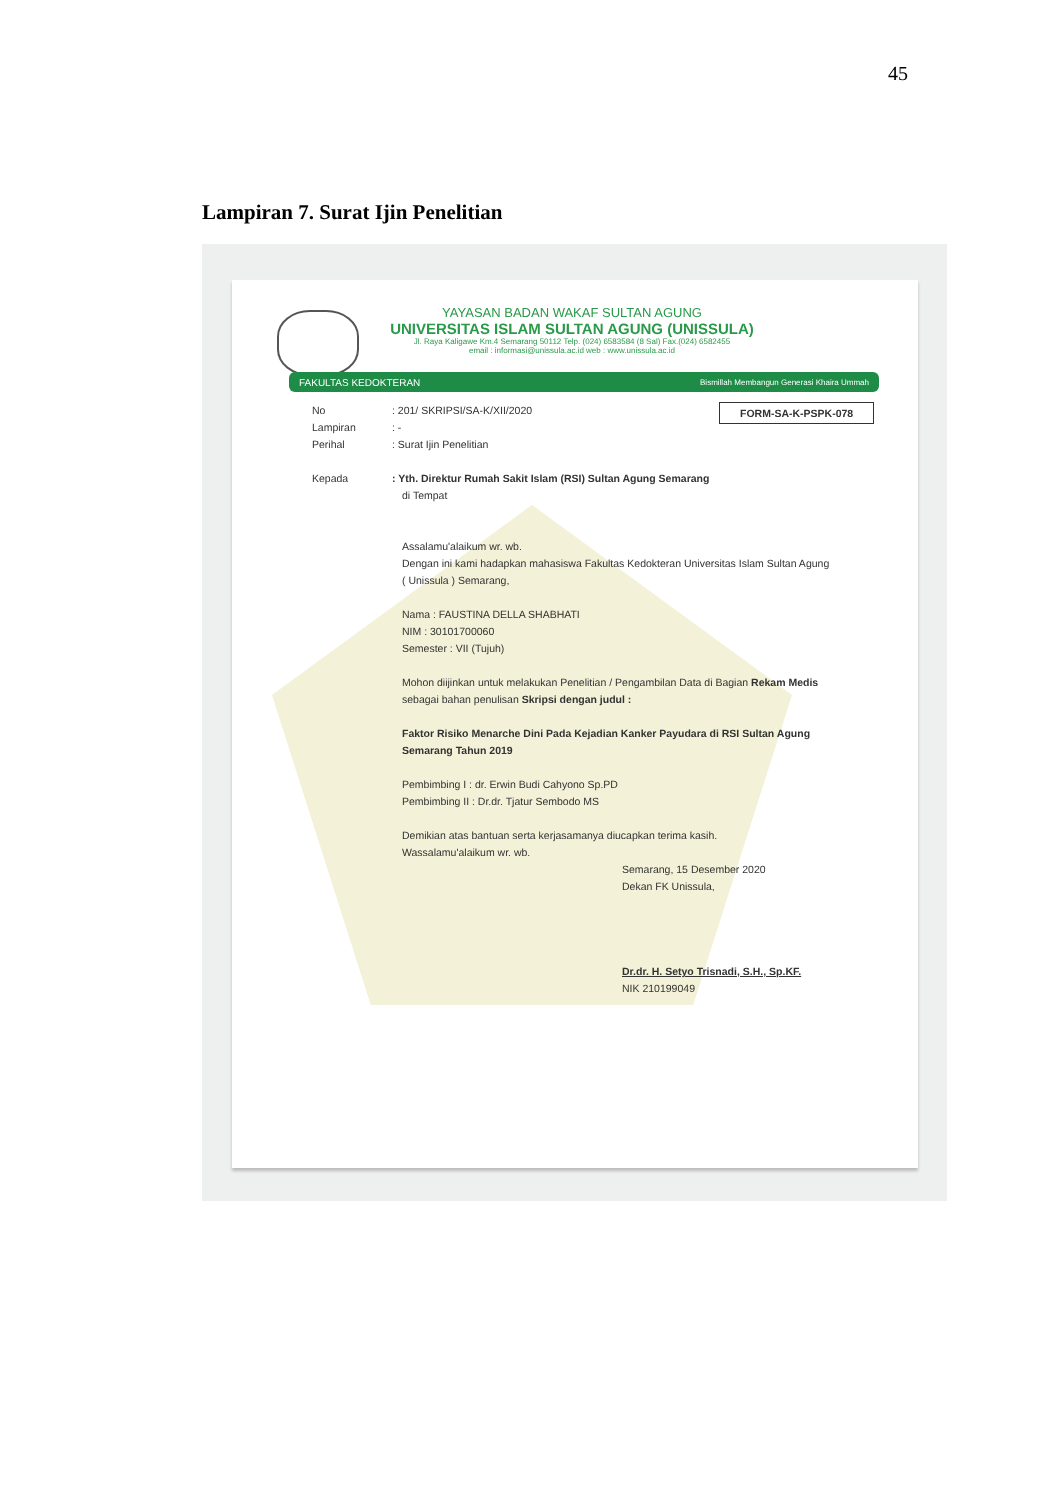45
Lampiran 7. Surat Ijin Penelitian
YAYASAN BADAN WAKAF SULTAN AGUNG
UNIVERSITAS ISLAM SULTAN AGUNG (UNISSULA)
Jl. Raya Kaligawe Km.4 Semarang 50112 Telp. (024) 6583584 (8 Sal) Fax.(024) 6582455
email : informasi@unissula.ac.id web : www.unissula.ac.id
FAKULTAS KEDOKTERAN Bismillah Membangun Generasi Khaira Ummah
FORM-SA-K-PSPK-078
No: 201/ SKRIPSI/SA-K/XII/2020
Lampiran: -
Perihal: Surat Ijin Penelitian
Kepada: Yth. Direktur Rumah Sakit Islam (RSI) Sultan Agung Semarang
di Tempat
Assalamu'alaikum wr. wb.
Dengan ini kami hadapkan mahasiswa Fakultas Kedokteran Universitas Islam Sultan Agung ( Unissula ) Semarang,
Nama : FAUSTINA DELLA SHABHATI
NIM : 30101700060
Semester : VII (Tujuh)
Mohon diijinkan untuk melakukan Penelitian / Pengambilan Data di Bagian Rekam Medis
sebagai bahan penulisan Skripsi dengan judul :
Faktor Risiko Menarche Dini Pada Kejadian Kanker Payudara di RSI Sultan Agung Semarang Tahun 2019
Pembimbing I : dr. Erwin Budi Cahyono Sp.PD
Pembimbing II : Dr.dr. Tjatur Sembodo MS
Demikian atas bantuan serta kerjasamanya diucapkan terima kasih.
Wassalamu'alaikum wr. wb.
Semarang, 15 Desember 2020
Dekan FK Unissula,
Dr.dr. H. Setyo Trisnadi, S.H., Sp.KF.
NIK 210199049